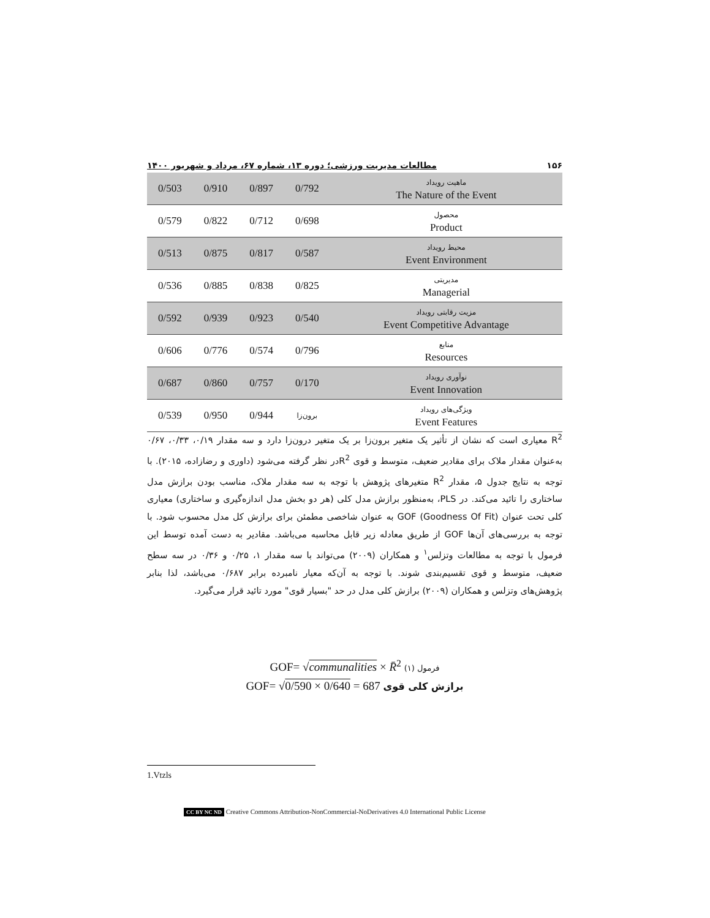۱۵۶ مطالعات مدیریت ورزشی؛ دوره ۱۳، شماره ۶۷، مرداد و شهریور ۱۴۰۰
| 0/503 | 0/910 | 0/897 | 0/792 | ماهیت رویداد The Nature of the Event |
| 0/579 | 0/822 | 0/712 | 0/698 | محصول Product |
| 0/513 | 0/875 | 0/817 | 0/587 | محیط رویداد Event Environment |
| 0/536 | 0/885 | 0/838 | 0/825 | مدیریتی Managerial |
| 0/592 | 0/939 | 0/923 | 0/540 | مزیت رقابتی رویداد Event Competitive Advantage |
| 0/606 | 0/776 | 0/574 | 0/796 | منابع Resources |
| 0/687 | 0/860 | 0/757 | 0/170 | نوآوری رویداد Event Innovation |
| 0/539 | 0/950 | 0/944 | برون‌زا | ویژگی‌های رویداد Event Features |
R<sup>2</sup> معیاری است که نشان از تأثیر یک متغیر برون‌زا بر یک متغیر درون‌زا دارد و سه مقدار ۰/۱۹، ۰/۳۳، ۰/۶۷ به‌عنوان مقدار ملاک برای مقادیر ضعیف، متوسط و قوی R<sup>2</sup>در نظر گرفته می‌شود (داوری و رضازاده، ۲۰۱۵). با توجه به نتایج جدول ۵، مقدار R<sup>2</sup> متغیرهای پژوهش با توجه به سه مقدار ملاک، مناسب بودن برازش مدل ساختاری را تائید می‌کند. در PLS، به‌منظور برازش مدل کلی (هر دو بخش مدل اندازه‌گیری و ساختاری) معیاری کلی تحت عنوان GOF (Goodness Of Fit) به عنوان شاخصی مطمئن برای برازش کل مدل محسوب شود. با توجه به بررسی‌های آن‌ها GOF از طریق معادله زیر قابل محاسبه می‌باشد. مقادیر به دست آمده توسط این فرمول با توجه به مطالعات وتزلس<sup>۱</sup> و همکاران (۲۰۰۹) می‌تواند با سه مقدار ۱، ۰/۲۵ و ۰/۳۶ در سه سطح ضعیف، متوسط و قوی تقسیم‌بندی شوند. با توجه به آن‌که معیار نامبرده برابر ۰/۶۸۷ می‌باشد، لذا بنابر پژوهش‌های وتزلس و همکاران (۲۰۰۹) برازش کلی مدل در حد "بسیار قوی" مورد تائید قرار می‌گیرد.
GOF= √communalities × R̄<sup>2</sup> (۱) فرمول
GOF= √0/590 × 0/640 = 687 برازش کلی قوی
1.Vtzls
CC BY NC ND Creative Commons Attribution-NonCommercial-NoDerivatives 4.0 International Public License